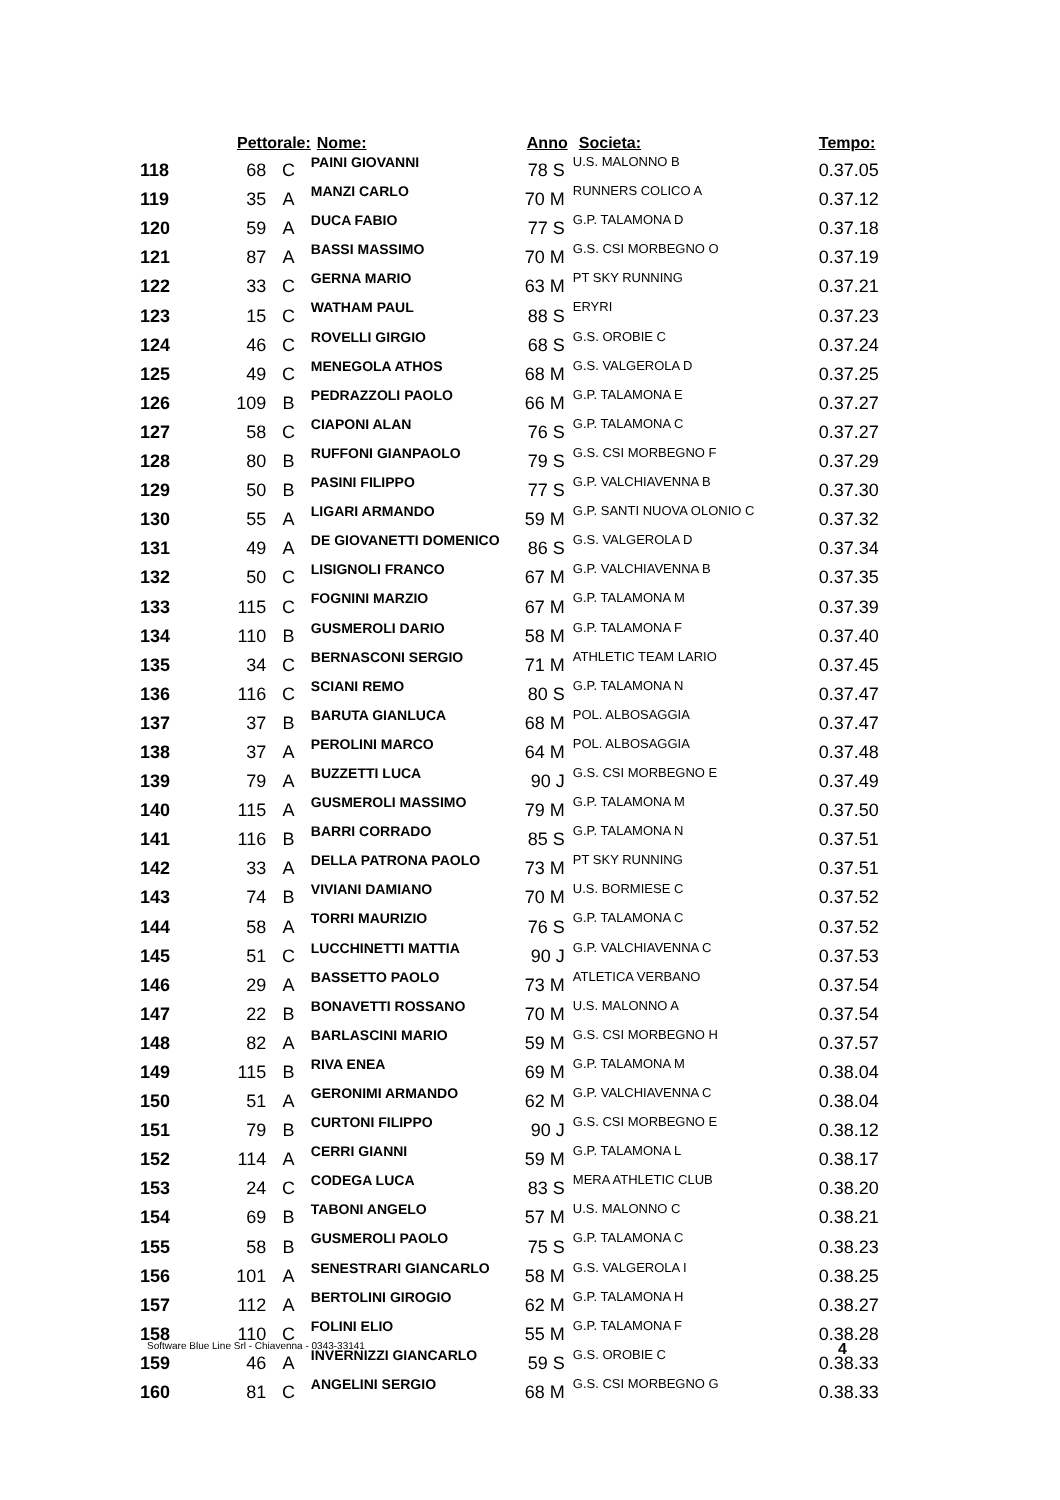| | Pettorale: | | Nome: | Anno | Societa: | Tempo: |
| --- | --- | --- | --- | --- | --- | --- |
| 118 | 68 | C | PAINI GIOVANNI | 78 S | U.S. MALONNO B | 0.37.05 |
| 119 | 35 | A | MANZI CARLO | 70 M | RUNNERS COLICO A | 0.37.12 |
| 120 | 59 | A | DUCA FABIO | 77 S | G.P. TALAMONA D | 0.37.18 |
| 121 | 87 | A | BASSI MASSIMO | 70 M | G.S. CSI MORBEGNO O | 0.37.19 |
| 122 | 33 | C | GERNA MARIO | 63 M | PT SKY RUNNING | 0.37.21 |
| 123 | 15 | C | WATHAM PAUL | 88 S | ERYRI | 0.37.23 |
| 124 | 46 | C | ROVELLI GIRGIO | 68 S | G.S. OROBIE C | 0.37.24 |
| 125 | 49 | C | MENEGOLA ATHOS | 68 M | G.S. VALGEROLA D | 0.37.25 |
| 126 | 109 | B | PEDRAZZOLI PAOLO | 66 M | G.P. TALAMONA E | 0.37.27 |
| 127 | 58 | C | CIAPONI ALAN | 76 S | G.P. TALAMONA C | 0.37.27 |
| 128 | 80 | B | RUFFONI GIANPAOLO | 79 S | G.S. CSI MORBEGNO F | 0.37.29 |
| 129 | 50 | B | PASINI FILIPPO | 77 S | G.P. VALCHIAVENNA B | 0.37.30 |
| 130 | 55 | A | LIGARI ARMANDO | 59 M | G.P. SANTI NUOVA OLONIO C | 0.37.32 |
| 131 | 49 | A | DE GIOVANETTI DOMENICO | 86 S | G.S. VALGEROLA D | 0.37.34 |
| 132 | 50 | C | LISIGNOLI FRANCO | 67 M | G.P. VALCHIAVENNA B | 0.37.35 |
| 133 | 115 | C | FOGNINI MARZIO | 67 M | G.P. TALAMONA M | 0.37.39 |
| 134 | 110 | B | GUSMEROLI DARIO | 58 M | G.P. TALAMONA F | 0.37.40 |
| 135 | 34 | C | BERNASCONI SERGIO | 71 M | ATHLETIC TEAM LARIO | 0.37.45 |
| 136 | 116 | C | SCIANI REMO | 80 S | G.P. TALAMONA N | 0.37.47 |
| 137 | 37 | B | BARUTA GIANLUCA | 68 M | POL. ALBOSAGGIA | 0.37.47 |
| 138 | 37 | A | PEROLINI MARCO | 64 M | POL. ALBOSAGGIA | 0.37.48 |
| 139 | 79 | A | BUZZETTI LUCA | 90 J | G.S. CSI MORBEGNO E | 0.37.49 |
| 140 | 115 | A | GUSMEROLI MASSIMO | 79 M | G.P. TALAMONA M | 0.37.50 |
| 141 | 116 | B | BARRI CORRADO | 85 S | G.P. TALAMONA N | 0.37.51 |
| 142 | 33 | A | DELLA PATRONA PAOLO | 73 M | PT SKY RUNNING | 0.37.51 |
| 143 | 74 | B | VIVIANI DAMIANO | 70 M | U.S. BORMIESE C | 0.37.52 |
| 144 | 58 | A | TORRI MAURIZIO | 76 S | G.P. TALAMONA C | 0.37.52 |
| 145 | 51 | C | LUCCHINETTI MATTIA | 90 J | G.P. VALCHIAVENNA C | 0.37.53 |
| 146 | 29 | A | BASSETTO PAOLO | 73 M | ATLETICA VERBANO | 0.37.54 |
| 147 | 22 | B | BONAVETTI ROSSANO | 70 M | U.S. MALONNO A | 0.37.54 |
| 148 | 82 | A | BARLASCINI MARIO | 59 M | G.S. CSI MORBEGNO H | 0.37.57 |
| 149 | 115 | B | RIVA ENEA | 69 M | G.P. TALAMONA M | 0.38.04 |
| 150 | 51 | A | GERONIMI ARMANDO | 62 M | G.P. VALCHIAVENNA C | 0.38.04 |
| 151 | 79 | B | CURTONI FILIPPO | 90 J | G.S. CSI MORBEGNO E | 0.38.12 |
| 152 | 114 | A | CERRI GIANNI | 59 M | G.P. TALAMONA L | 0.38.17 |
| 153 | 24 | C | CODEGA LUCA | 83 S | MERA ATHLETIC CLUB | 0.38.20 |
| 154 | 69 | B | TABONI ANGELO | 57 M | U.S. MALONNO C | 0.38.21 |
| 155 | 58 | B | GUSMEROLI PAOLO | 75 S | G.P. TALAMONA C | 0.38.23 |
| 156 | 101 | A | SENESTRARI GIANCARLO | 58 M | G.S. VALGEROLA I | 0.38.25 |
| 157 | 112 | A | BERTOLINI GIROGIO | 62 M | G.P. TALAMONA H | 0.38.27 |
| 158 | 110 | C | FOLINI ELIO | 55 M | G.P. TALAMONA F | 0.38.28 |
| 159 | 46 | A | INVERNIZZI GIANCARLO | 59 S | G.S. OROBIE C | 0.38.33 |
| 160 | 81 | C | ANGELINI SERGIO | 68 M | G.S. CSI MORBEGNO G | 0.38.33 |
Software Blue Line Srl - Chiavenna - 0343-33141 4